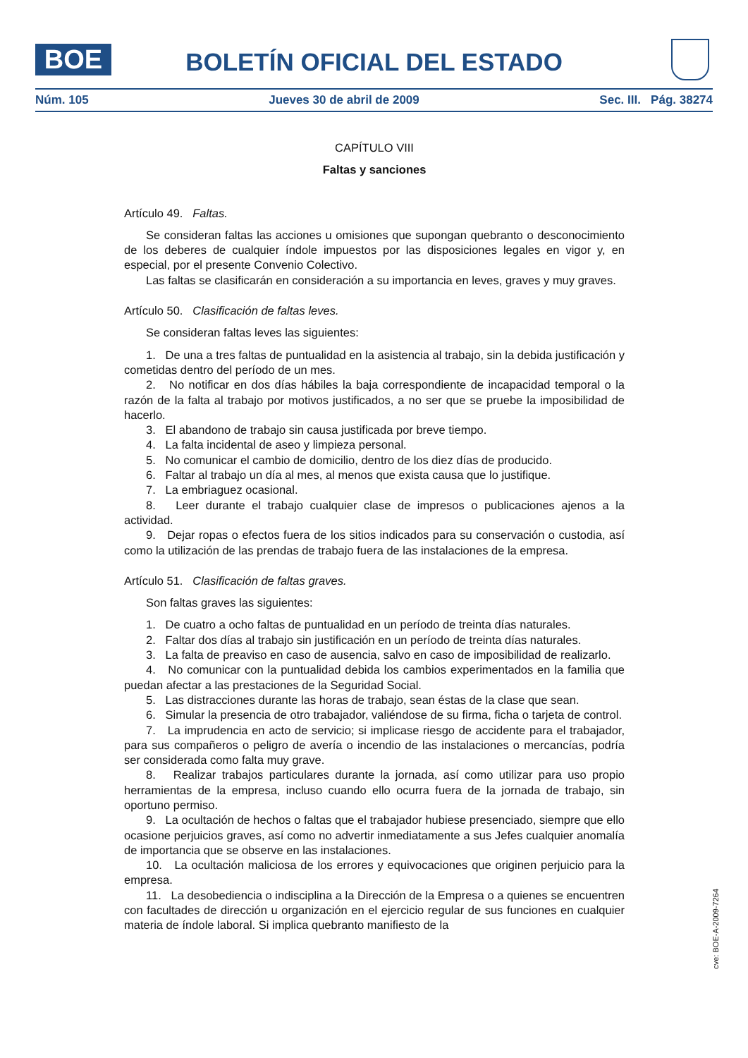BOE
BOLETÍN OFICIAL DEL ESTADO
Núm. 105 Jueves 30 de abril de 2009 Sec. III. Pág. 38274
CAPÍTULO VIII
Faltas y sanciones
Artículo 49. Faltas.
Se consideran faltas las acciones u omisiones que supongan quebranto o desconocimiento de los deberes de cualquier índole impuestos por las disposiciones legales en vigor y, en especial, por el presente Convenio Colectivo.
Las faltas se clasificarán en consideración a su importancia en leves, graves y muy graves.
Artículo 50. Clasificación de faltas leves.
Se consideran faltas leves las siguientes:
1. De una a tres faltas de puntualidad en la asistencia al trabajo, sin la debida justificación y cometidas dentro del período de un mes.
2. No notificar en dos días hábiles la baja correspondiente de incapacidad temporal o la razón de la falta al trabajo por motivos justificados, a no ser que se pruebe la imposibilidad de hacerlo.
3. El abandono de trabajo sin causa justificada por breve tiempo.
4. La falta incidental de aseo y limpieza personal.
5. No comunicar el cambio de domicilio, dentro de los diez días de producido.
6. Faltar al trabajo un día al mes, al menos que exista causa que lo justifique.
7. La embriaguez ocasional.
8. Leer durante el trabajo cualquier clase de impresos o publicaciones ajenos a la actividad.
9. Dejar ropas o efectos fuera de los sitios indicados para su conservación o custodia, así como la utilización de las prendas de trabajo fuera de las instalaciones de la empresa.
Artículo 51. Clasificación de faltas graves.
Son faltas graves las siguientes:
1. De cuatro a ocho faltas de puntualidad en un período de treinta días naturales.
2. Faltar dos días al trabajo sin justificación en un período de treinta días naturales.
3. La falta de preaviso en caso de ausencia, salvo en caso de imposibilidad de realizarlo.
4. No comunicar con la puntualidad debida los cambios experimentados en la familia que puedan afectar a las prestaciones de la Seguridad Social.
5. Las distracciones durante las horas de trabajo, sean éstas de la clase que sean.
6. Simular la presencia de otro trabajador, valiéndose de su firma, ficha o tarjeta de control.
7. La imprudencia en acto de servicio; si implicase riesgo de accidente para el trabajador, para sus compañeros o peligro de avería o incendio de las instalaciones o mercancías, podría ser considerada como falta muy grave.
8. Realizar trabajos particulares durante la jornada, así como utilizar para uso propio herramientas de la empresa, incluso cuando ello ocurra fuera de la jornada de trabajo, sin oportuno permiso.
9. La ocultación de hechos o faltas que el trabajador hubiese presenciado, siempre que ello ocasione perjuicios graves, así como no advertir inmediatamente a sus Jefes cualquier anomalía de importancia que se observe en las instalaciones.
10. La ocultación maliciosa de los errores y equivocaciones que originen perjuicio para la empresa.
11. La desobediencia o indisciplina a la Dirección de la Empresa o a quienes se encuentren con facultades de dirección u organización en el ejercicio regular de sus funciones en cualquier materia de índole laboral. Si implica quebranto manifiesto de la
cve: BOE-A-2009-7264